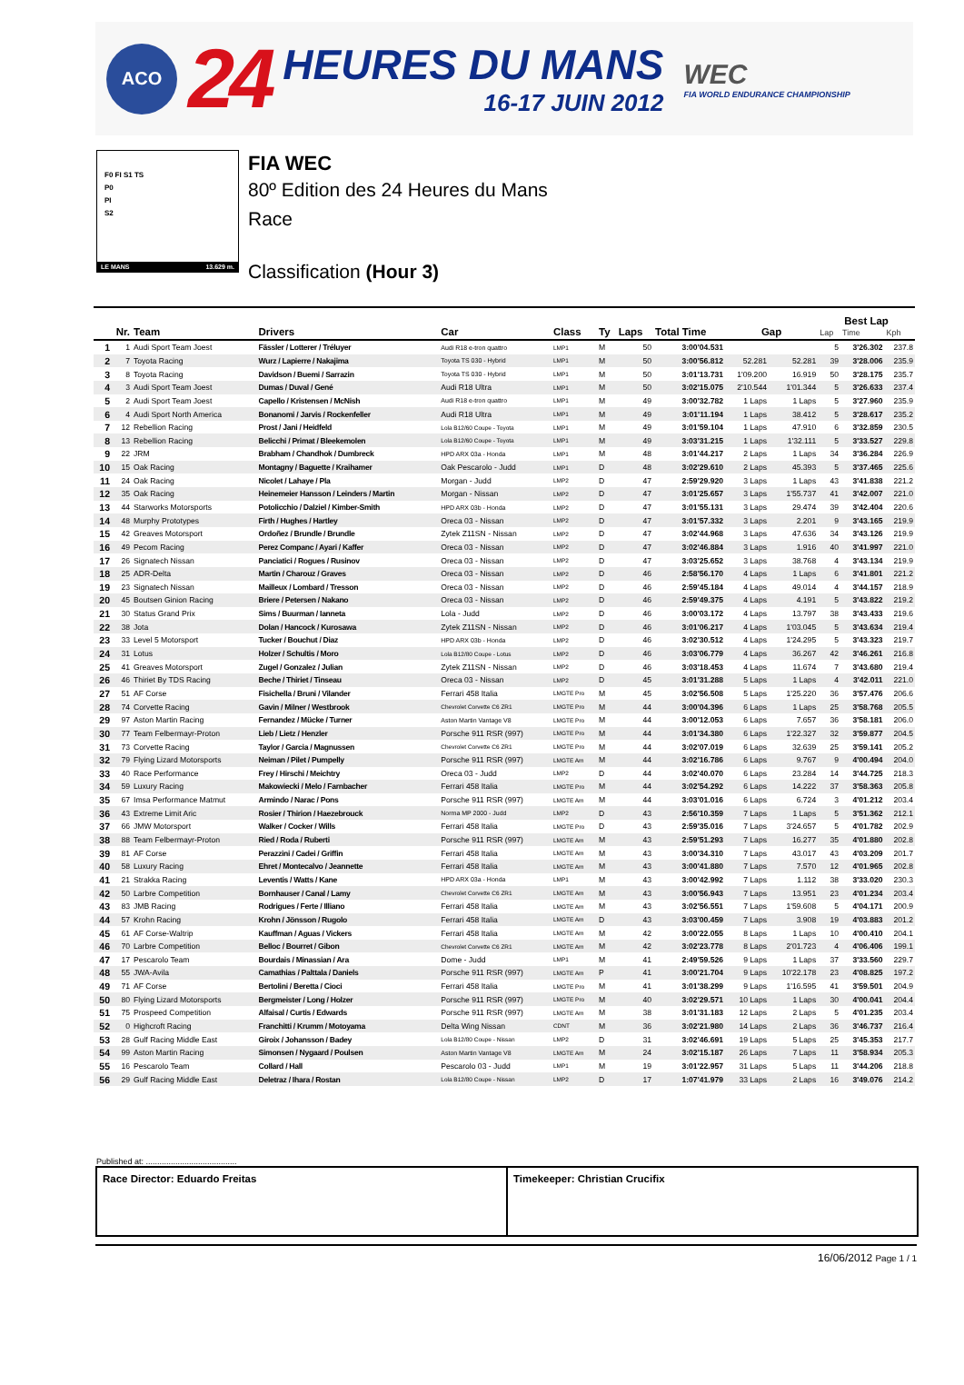ACO
24
HEURES DU MANS
16-17 JUIN 2012
WEC
FIA WORLD ENDURANCE CHAMPIONSHIP
F0 FI S1 TS
P0
PI
S2
LE MANS 13.629 m.
FIA WEC
80º Edition des 24 Heures du Mans
Race
Classification (Hour 3)
| | | | | | | | | | | | Best Lap | | |
| --- | --- | --- | --- | --- | --- | --- | --- | --- | --- | --- | --- | --- | --- |
| Nr. | | Team | Drivers | Car | Class | Ty | Laps | Total Time | Gap | | Lap | Time | Kph |
| 1 | 1 | Audi Sport Team Joest | Fässler / Lotterer / Tréluyer | Audi R18 e-tron quattro | LMP1 | M | 50 | 3:00'04.531 | | | 5 | 3'26.302 | 237.8 |
| 2 | 7 | Toyota Racing | Wurz / Lapierre / Nakajima | Toyota TS 030 - Hybrid | LMP1 | M | 50 | 3:00'56.812 | 52.281 | 52.281 | 39 | 3'28.006 | 235.9 |
| 3 | 8 | Toyota Racing | Davidson / Buemi / Sarrazin | Toyota TS 030 - Hybrid | LMP1 | M | 50 | 3:01'13.731 | 1'09.200 | 16.919 | 50 | 3'28.175 | 235.7 |
| 4 | 3 | Audi Sport Team Joest | Dumas / Duval / Gené | Audi R18 Ultra | LMP1 | M | 50 | 3:02'15.075 | 2'10.544 | 1'01.344 | 5 | 3'26.633 | 237.4 |
| 5 | 2 | Audi Sport Team Joest | Capello / Kristensen / McNish | Audi R18 e-tron quattro | LMP1 | M | 49 | 3:00'32.782 | 1 Laps | 1 Laps | 5 | 3'27.960 | 235.9 |
| 6 | 4 | Audi Sport North America | Bonanomi / Jarvis / Rockenfeller | Audi R18 Ultra | LMP1 | M | 49 | 3:01'11.194 | 1 Laps | 38.412 | 5 | 3'28.617 | 235.2 |
| 7 | 12 | Rebellion Racing | Prost / Jani / Heidfeld | Lola B12/60 Coupe - Toyota | LMP1 | M | 49 | 3:01'59.104 | 1 Laps | 47.910 | 6 | 3'32.859 | 230.5 |
| 8 | 13 | Rebellion Racing | Belicchi / Primat / Bleekemolen | Lola B12/60 Coupe - Toyota | LMP1 | M | 49 | 3:03'31.215 | 1 Laps | 1'32.111 | 5 | 3'33.527 | 229.8 |
| 9 | 22 | JRM | Brabham / Chandhok / Dumbreck | HPD ARX 03a - Honda | LMP1 | M | 48 | 3:01'44.217 | 2 Laps | 1 Laps | 34 | 3'36.284 | 226.9 |
| 10 | 15 | Oak Racing | Montagny / Baguette / Kraihamer | Oak Pescarolo - Judd | LMP1 | D | 48 | 3:02'29.610 | 2 Laps | 45.393 | 5 | 3'37.465 | 225.6 |
| 11 | 24 | Oak Racing | Nicolet / Lahaye / Pla | Morgan - Judd | LMP2 | D | 47 | 2:59'29.920 | 3 Laps | 1 Laps | 43 | 3'41.838 | 221.2 |
| 12 | 35 | Oak Racing | Heinemeier Hansson / Leinders / Martin | Morgan - Nissan | LMP2 | D | 47 | 3:01'25.657 | 3 Laps | 1'55.737 | 41 | 3'42.007 | 221.0 |
| 13 | 44 | Starworks Motorsports | Potolicchio / Dalziel / Kimber-Smith | HPD ARX 03b - Honda | LMP2 | D | 47 | 3:01'55.131 | 3 Laps | 29.474 | 39 | 3'42.404 | 220.6 |
| 14 | 48 | Murphy Prototypes | Firth / Hughes / Hartley | Oreca 03 - Nissan | LMP2 | D | 47 | 3:01'57.332 | 3 Laps | 2.201 | 9 | 3'43.165 | 219.9 |
| 15 | 42 | Greaves Motorsport | Ordoñez / Brundle / Brundle | Zytek Z11SN - Nissan | LMP2 | D | 47 | 3:02'44.968 | 3 Laps | 47.636 | 34 | 3'43.126 | 219.9 |
| 16 | 49 | Pecom Racing | Perez Companc / Ayari / Kaffer | Oreca 03 - Nissan | LMP2 | D | 47 | 3:02'46.884 | 3 Laps | 1.916 | 40 | 3'41.997 | 221.0 |
| 17 | 26 | Signatech Nissan | Panciatici / Rogues / Rusinov | Oreca 03 - Nissan | LMP2 | D | 47 | 3:03'25.652 | 3 Laps | 38.768 | 4 | 3'43.134 | 219.9 |
| 18 | 25 | ADR-Delta | Martin / Charouz / Graves | Oreca 03 - Nissan | LMP2 | D | 46 | 2:58'56.170 | 4 Laps | 1 Laps | 6 | 3'41.801 | 221.2 |
| 19 | 23 | Signatech Nissan | Mailleux / Lombard / Tresson | Oreca 03 - Nissan | LMP2 | D | 46 | 2:59'45.184 | 4 Laps | 49.014 | 4 | 3'44.157 | 218.9 |
| 20 | 45 | Boutsen Ginion Racing | Briere / Petersen / Nakano | Oreca 03 - Nissan | LMP2 | D | 46 | 2:59'49.375 | 4 Laps | 4.191 | 5 | 3'43.822 | 219.2 |
| 21 | 30 | Status Grand Prix | Sims / Buurman / Ianneta | Lola - Judd | LMP2 | D | 46 | 3:00'03.172 | 4 Laps | 13.797 | 38 | 3'43.433 | 219.6 |
| 22 | 38 | Jota | Dolan / Hancock / Kurosawa | Zytek Z11SN - Nissan | LMP2 | D | 46 | 3:01'06.217 | 4 Laps | 1'03.045 | 5 | 3'43.634 | 219.4 |
| 23 | 33 | Level 5 Motorsport | Tucker / Bouchut / Diaz | HPD ARX 03b - Honda | LMP2 | D | 46 | 3:02'30.512 | 4 Laps | 1'24.295 | 5 | 3'43.323 | 219.7 |
| 24 | 31 | Lotus | Holzer / Schultis / Moro | Lola B12/80 Coupe - Lotus | LMP2 | D | 46 | 3:03'06.779 | 4 Laps | 36.267 | 42 | 3'46.261 | 216.8 |
| 25 | 41 | Greaves Motorsport | Zugel / Gonzalez / Julian | Zytek Z11SN - Nissan | LMP2 | D | 46 | 3:03'18.453 | 4 Laps | 11.674 | 7 | 3'43.680 | 219.4 |
| 26 | 46 | Thiriet By TDS Racing | Beche / Thiriet / Tinseau | Oreca 03 - Nissan | LMP2 | D | 45 | 3:01'31.288 | 5 Laps | 1 Laps | 4 | 3'42.011 | 221.0 |
| 27 | 51 | AF Corse | Fisichella / Bruni / Vilander | Ferrari 458 Italia | LMGTE Pro | M | 45 | 3:02'56.508 | 5 Laps | 1'25.220 | 36 | 3'57.476 | 206.6 |
| 28 | 74 | Corvette Racing | Gavin / Milner / Westbrook | Chevrolet Corvette C6 ZR1 | LMGTE Pro | M | 44 | 3:00'04.396 | 6 Laps | 1 Laps | 25 | 3'58.768 | 205.5 |
| 29 | 97 | Aston Martin Racing | Fernandez / Mücke / Turner | Aston Martin Vantage V8 | LMGTE Pro | M | 44 | 3:00'12.053 | 6 Laps | 7.657 | 36 | 3'58.181 | 206.0 |
| 30 | 77 | Team Felbermayr-Proton | Lieb / Lietz / Henzler | Porsche 911 RSR (997) | LMGTE Pro | M | 44 | 3:01'34.380 | 6 Laps | 1'22.327 | 32 | 3'59.877 | 204.5 |
| 31 | 73 | Corvette Racing | Taylor / Garcia / Magnussen | Chevrolet Corvette C6 ZR1 | LMGTE Pro | M | 44 | 3:02'07.019 | 6 Laps | 32.639 | 25 | 3'59.141 | 205.2 |
| 32 | 79 | Flying Lizard Motorsports | Neiman / Pilet / Pumpelly | Porsche 911 RSR (997) | LMGTE Am | M | 44 | 3:02'16.786 | 6 Laps | 9.767 | 9 | 4'00.494 | 204.0 |
| 33 | 40 | Race Performance | Frey / Hirschi / Meichtry | Oreca 03 - Judd | LMP2 | D | 44 | 3:02'40.070 | 6 Laps | 23.284 | 14 | 3'44.725 | 218.3 |
| 34 | 59 | Luxury Racing | Makowiecki / Melo / Farnbacher | Ferrari 458 Italia | LMGTE Pro | M | 44 | 3:02'54.292 | 6 Laps | 14.222 | 37 | 3'58.363 | 205.8 |
| 35 | 67 | Imsa Performance Matmut | Armindo / Narac / Pons | Porsche 911 RSR (997) | LMGTE Am | M | 44 | 3:03'01.016 | 6 Laps | 6.724 | 3 | 4'01.212 | 203.4 |
| 36 | 43 | Extreme Limit Aric | Rosier / Thirion / Haezebrouck | Norma MP 2000 - Judd | LMP2 | D | 43 | 2:56'10.359 | 7 Laps | 1 Laps | 5 | 3'51.362 | 212.1 |
| 37 | 66 | JMW Motorsport | Walker / Cocker / Wills | Ferrari 458 Italia | LMGTE Pro | D | 43 | 2:59'35.016 | 7 Laps | 3'24.657 | 5 | 4'01.782 | 202.9 |
| 38 | 88 | Team Felbermayr-Proton | Ried / Roda / Ruberti | Porsche 911 RSR (997) | LMGTE Am | M | 43 | 2:59'51.293 | 7 Laps | 16.277 | 35 | 4'01.880 | 202.8 |
| 39 | 81 | AF Corse | Perazzini / Cadei / Griffin | Ferrari 458 Italia | LMGTE Am | M | 43 | 3:00'34.310 | 7 Laps | 43.017 | 43 | 4'03.209 | 201.7 |
| 40 | 58 | Luxury Racing | Ehret / Montecalvo / Jeannette | Ferrari 458 Italia | LMGTE Am | M | 43 | 3:00'41.880 | 7 Laps | 7.570 | 12 | 4'01.965 | 202.8 |
| 41 | 21 | Strakka Racing | Leventis / Watts / Kane | HPD ARX 03a - Honda | LMP1 | M | 43 | 3:00'42.992 | 7 Laps | 1.112 | 38 | 3'33.020 | 230.3 |
| 42 | 50 | Larbre Competition | Bornhauser / Canal / Lamy | Chevrolet Corvette C6 ZR1 | LMGTE Am | M | 43 | 3:00'56.943 | 7 Laps | 13.951 | 23 | 4'01.234 | 203.4 |
| 43 | 83 | JMB Racing | Rodrigues / Ferte / Illiano | Ferrari 458 Italia | LMGTE Am | M | 43 | 3:02'56.551 | 7 Laps | 1'59.608 | 5 | 4'04.171 | 200.9 |
| 44 | 57 | Krohn Racing | Krohn / Jönsson / Rugolo | Ferrari 458 Italia | LMGTE Am | D | 43 | 3:03'00.459 | 7 Laps | 3.908 | 19 | 4'03.883 | 201.2 |
| 45 | 61 | AF Corse-Waltrip | Kauffman / Aguas / Vickers | Ferrari 458 Italia | LMGTE Am | M | 42 | 3:00'22.055 | 8 Laps | 1 Laps | 10 | 4'00.410 | 204.1 |
| 46 | 70 | Larbre Competition | Belloc / Bourret / Gibon | Chevrolet Corvette C6 ZR1 | LMGTE Am | M | 42 | 3:02'23.778 | 8 Laps | 2'01.723 | 4 | 4'06.406 | 199.1 |
| 47 | 17 | Pescarolo Team | Bourdais / Minassian / Ara | Dome - Judd | LMP1 | M | 41 | 2:49'59.526 | 9 Laps | 1 Laps | 37 | 3'33.560 | 229.7 |
| 48 | 55 | JWA-Avila | Camathias / Palttala / Daniels | Porsche 911 RSR (997) | LMGTE Am | P | 41 | 3:00'21.704 | 9 Laps | 10'22.178 | 23 | 4'08.825 | 197.2 |
| 49 | 71 | AF Corse | Bertolini / Beretta / Cioci | Ferrari 458 Italia | LMGTE Pro | M | 41 | 3:01'38.299 | 9 Laps | 1'16.595 | 41 | 3'59.501 | 204.9 |
| 50 | 80 | Flying Lizard Motorsports | Bergmeister / Long / Holzer | Porsche 911 RSR (997) | LMGTE Pro | M | 40 | 3:02'29.571 | 10 Laps | 1 Laps | 30 | 4'00.041 | 204.4 |
| 51 | 75 | Prospeed Competition | Alfaisal / Curtis / Edwards | Porsche 911 RSR (997) | LMGTE Am | M | 38 | 3:01'31.183 | 12 Laps | 2 Laps | 5 | 4'01.235 | 203.4 |
| 52 | 0 | Highcroft Racing | Franchitti / Krumm / Motoyama | Delta Wing Nissan | CDNT | M | 36 | 3:02'21.980 | 14 Laps | 2 Laps | 36 | 3'46.737 | 216.4 |
| 53 | 28 | Gulf Racing Middle East | Giroix / Johansson / Badey | Lola B12/80 Coupe - Nissan | LMP2 | D | 31 | 3:02'46.691 | 19 Laps | 5 Laps | 25 | 3'45.353 | 217.7 |
| 54 | 99 | Aston Martin Racing | Simonsen / Nygaard / Poulsen | Aston Martin Vantage V8 | LMGTE Am | M | 24 | 3:02'15.187 | 26 Laps | 7 Laps | 11 | 3'58.934 | 205.3 |
| 55 | 16 | Pescarolo Team | Collard / Hall | Pescarolo 03 - Judd | LMP1 | M | 19 | 3:01'22.957 | 31 Laps | 5 Laps | 11 | 3'44.206 | 218.8 |
| 56 | 29 | Gulf Racing Middle East | Deletraz / Ihara / Rostan | Lola B12/80 Coupe - Nissan | LMP2 | D | 17 | 1:07'41.979 | 33 Laps | 2 Laps | 16 | 3'49.076 | 214.2 |
Published at: ........................................
Race Director: Eduardo Freitas Timekeeper: Christian Crucifix
16/06/2012 Page 1 / 1